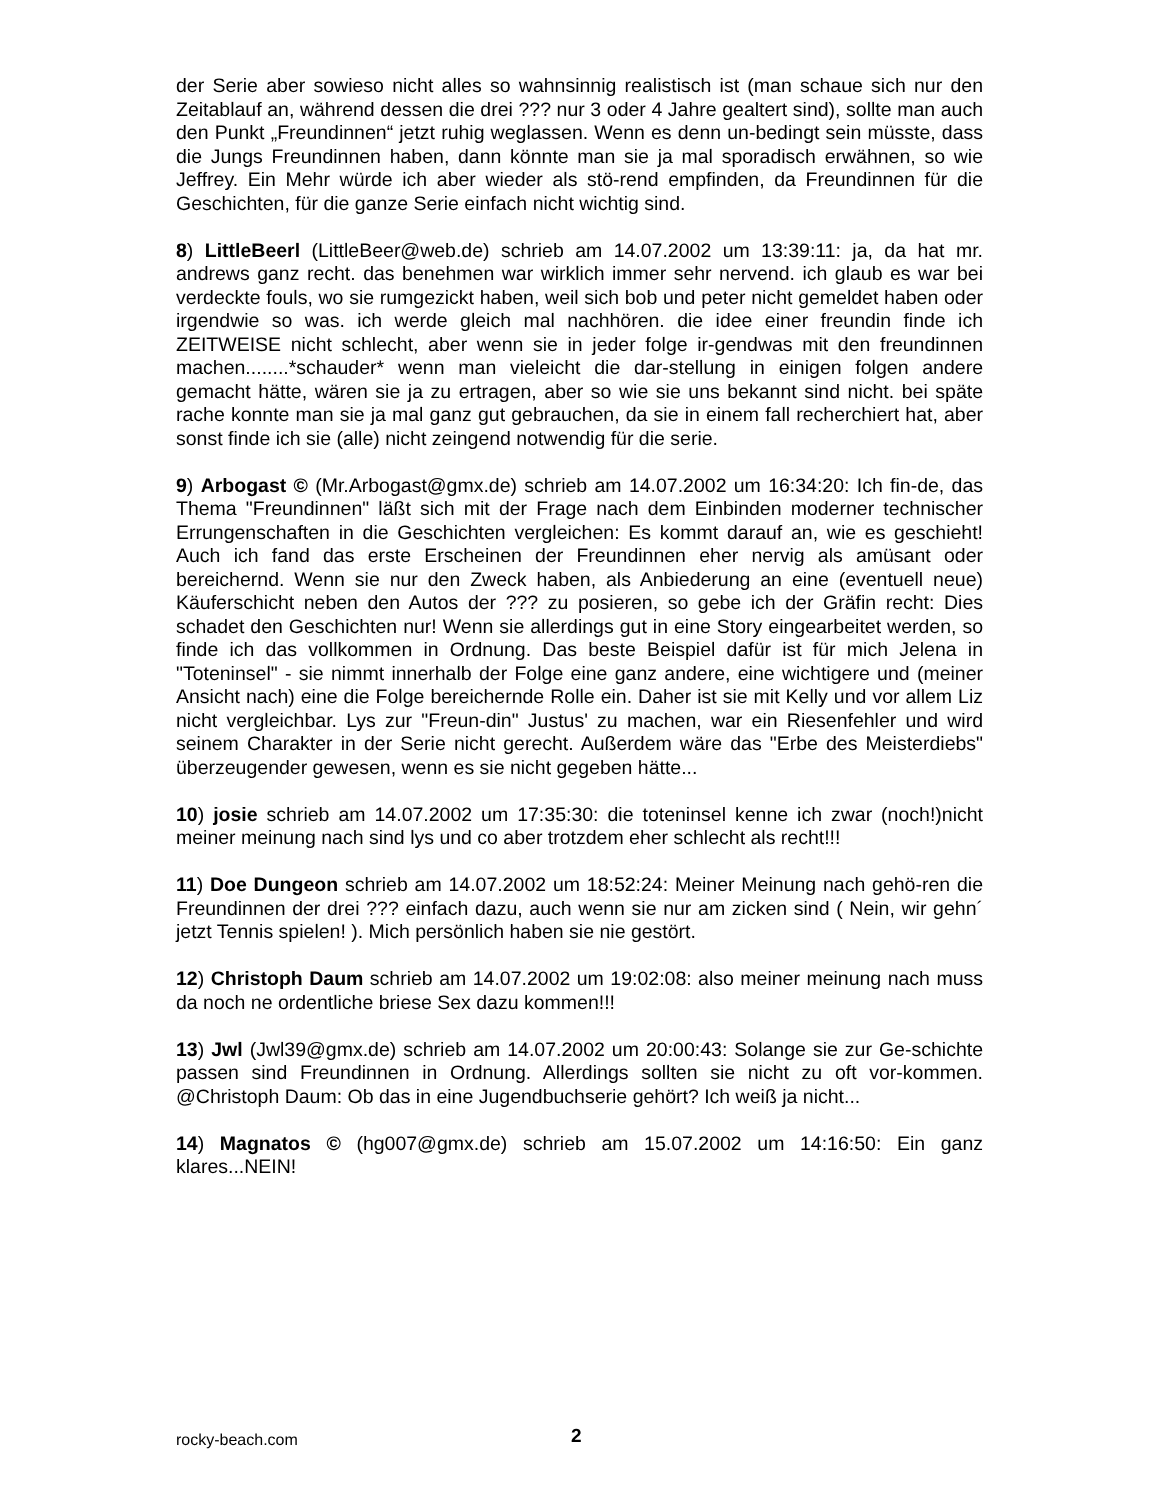der Serie aber sowieso nicht alles so wahnsinnig realistisch ist (man schaue sich nur den Zeitablauf an, während dessen die drei ??? nur 3 oder 4 Jahre gealtert sind), sollte man auch den Punkt „Freundinnen“ jetzt ruhig weglassen. Wenn es denn un-bedingt sein müsste, dass die Jungs Freundinnen haben, dann könnte man sie ja mal sporadisch erwähnen, so wie Jeffrey. Ein Mehr würde ich aber wieder als stö-rend empfinden, da Freundinnen für die Geschichten, für die ganze Serie einfach nicht wichtig sind.
8) LittleBeerl (LittleBeer@web.de) schrieb am 14.07.2002 um 13:39:11: ja, da hat mr. andrews ganz recht. das benehmen war wirklich immer sehr nervend. ich glaub es war bei verdeckte fouls, wo sie rumgezickt haben, weil sich bob und peter nicht gemeldet haben oder irgendwie so was. ich werde gleich mal nachhören. die idee einer freundin finde ich ZEITWEISE nicht schlecht, aber wenn sie in jeder folge ir-gendwas mit den freundinnen machen........*schauder* wenn man vieleicht die dar-stellung in einigen folgen andere gemacht hätte, wären sie ja zu ertragen, aber so wie sie uns bekannt sind nicht. bei späte rache konnte man sie ja mal ganz gut gebrauchen, da sie in einem fall recherchiert hat, aber sonst finde ich sie (alle) nicht zeingend notwendig für die serie.
9) Arbogast © (Mr.Arbogast@gmx.de) schrieb am 14.07.2002 um 16:34:20: Ich fin-de, das Thema "Freundinnen" läßt sich mit der Frage nach dem Einbinden moderner technischer Errungenschaften in die Geschichten vergleichen: Es kommt darauf an, wie es geschieht! Auch ich fand das erste Erscheinen der Freundinnen eher nervig als amüsant oder bereichernd. Wenn sie nur den Zweck haben, als Anbiederung an eine (eventuell neue) Käuferschicht neben den Autos der ??? zu posieren, so gebe ich der Gräfin recht: Dies schadet den Geschichten nur! Wenn sie allerdings gut in eine Story eingearbeitet werden, so finde ich das vollkommen in Ordnung. Das beste Beispiel dafür ist für mich Jelena in "Toteninsel" - sie nimmt innerhalb der Folge eine ganz andere, eine wichtigere und (meiner Ansicht nach) eine die Folge bereichernde Rolle ein. Daher ist sie mit Kelly und vor allem Liz nicht vergleichbar. Lys zur "Freun-din" Justus' zu machen, war ein Riesenfehler und wird seinem Charakter in der Serie nicht gerecht. Außerdem wäre das "Erbe des Meisterdiebs" überzeugender gewesen, wenn es sie nicht gegeben hätte...
10) josie schrieb am 14.07.2002 um 17:35:30: die toteninsel kenne ich zwar (noch!)nicht meiner meinung nach sind lys und co aber trotzdem eher schlecht als recht!!!
11) Doe Dungeon schrieb am 14.07.2002 um 18:52:24: Meiner Meinung nach gehö-ren die Freundinnen der drei ??? einfach dazu, auch wenn sie nur am zicken sind ( Nein, wir gehn´ jetzt Tennis spielen! ). Mich persönlich haben sie nie gestört.
12) Christoph Daum schrieb am 14.07.2002 um 19:02:08: also meiner meinung nach muss da noch ne ordentliche briese Sex dazu kommen!!!
13) Jwl (Jwl39@gmx.de) schrieb am 14.07.2002 um 20:00:43: Solange sie zur Ge-schichte passen sind Freundinnen in Ordnung. Allerdings sollten sie nicht zu oft vor-kommen. @Christoph Daum: Ob das in eine Jugendbuchserie gehört? Ich weiß ja nicht...
14) Magnatos © (hg007@gmx.de) schrieb am 15.07.2002 um 14:16:50: Ein ganz klares...NEIN!
rocky-beach.com 2